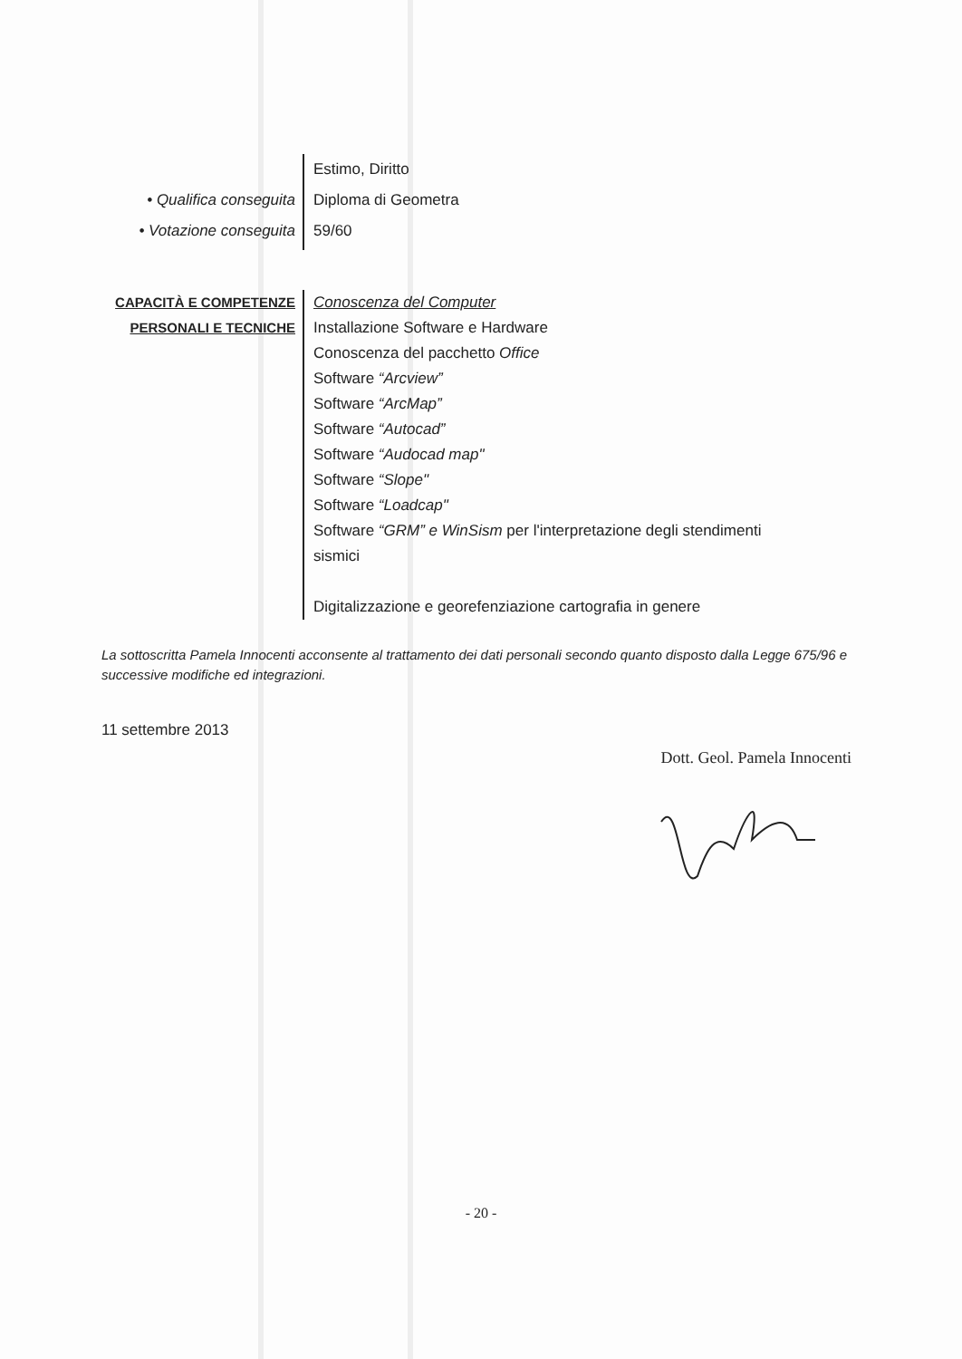• Qualifica conseguita
• Votazione conseguita
Estimo, Diritto
Diploma di Geometra
59/60
CAPACITÀ E COMPETENZE
PERSONALI E TECNICHE
Conoscenza del Computer
Installazione Software e Hardware
Conoscenza del pacchetto Office
Software “Arcview”
Software “ArcMap”
Software “Autocad”
Software “Audocad map"
Software “Slope"
Software “Loadcap"
Software “GRM” e WinSism per l'interpretazione degli stendimenti sismici
Digitalizzazione e georefenziazione cartografia in genere
La sottoscritta Pamela Innocenti acconsente al trattamento dei dati personali secondo quanto disposto dalla Legge 675/96 e successive modifiche ed integrazioni.
11 settembre 2013
Dott. Geol. Pamela Innocenti
- 20 -